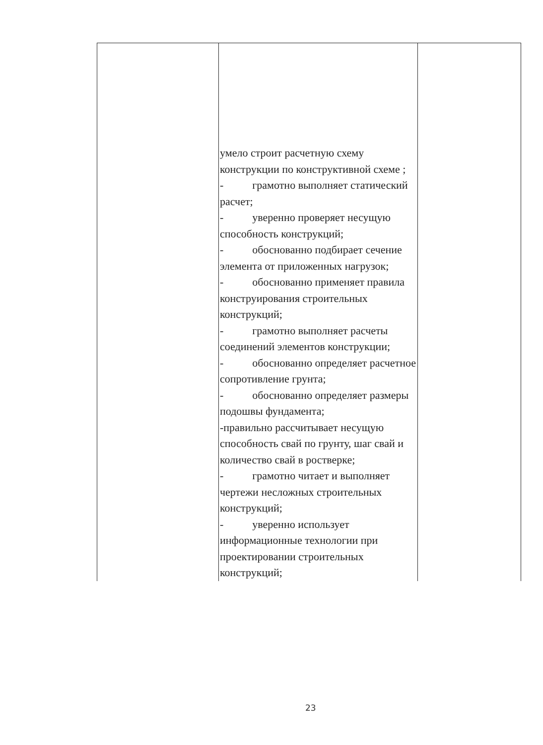| | умело строит расчетную схему конструкции по конструктивной схеме ; - грамотно выполняет статический расчет; - уверенно проверяет несущую способность конструкций; - обоснованно подбирает сечение элемента от приложенных нагрузок; - обоснованно применяет правила конструирования строительных конструкций; - грамотно выполняет расчеты соединений элементов конструкции; - обоснованно определяет расчетное сопротивление грунта; - обоснованно определяет размеры подошвы фундамента; -правильно рассчитывает несущую способность свай по грунту, шаг свай и количество свай в ростверке; - грамотно читает и выполняет чертежи несложных строительных конструкций; - уверенно использует информационные технологии при проектировании строительных конструкций; | |
23